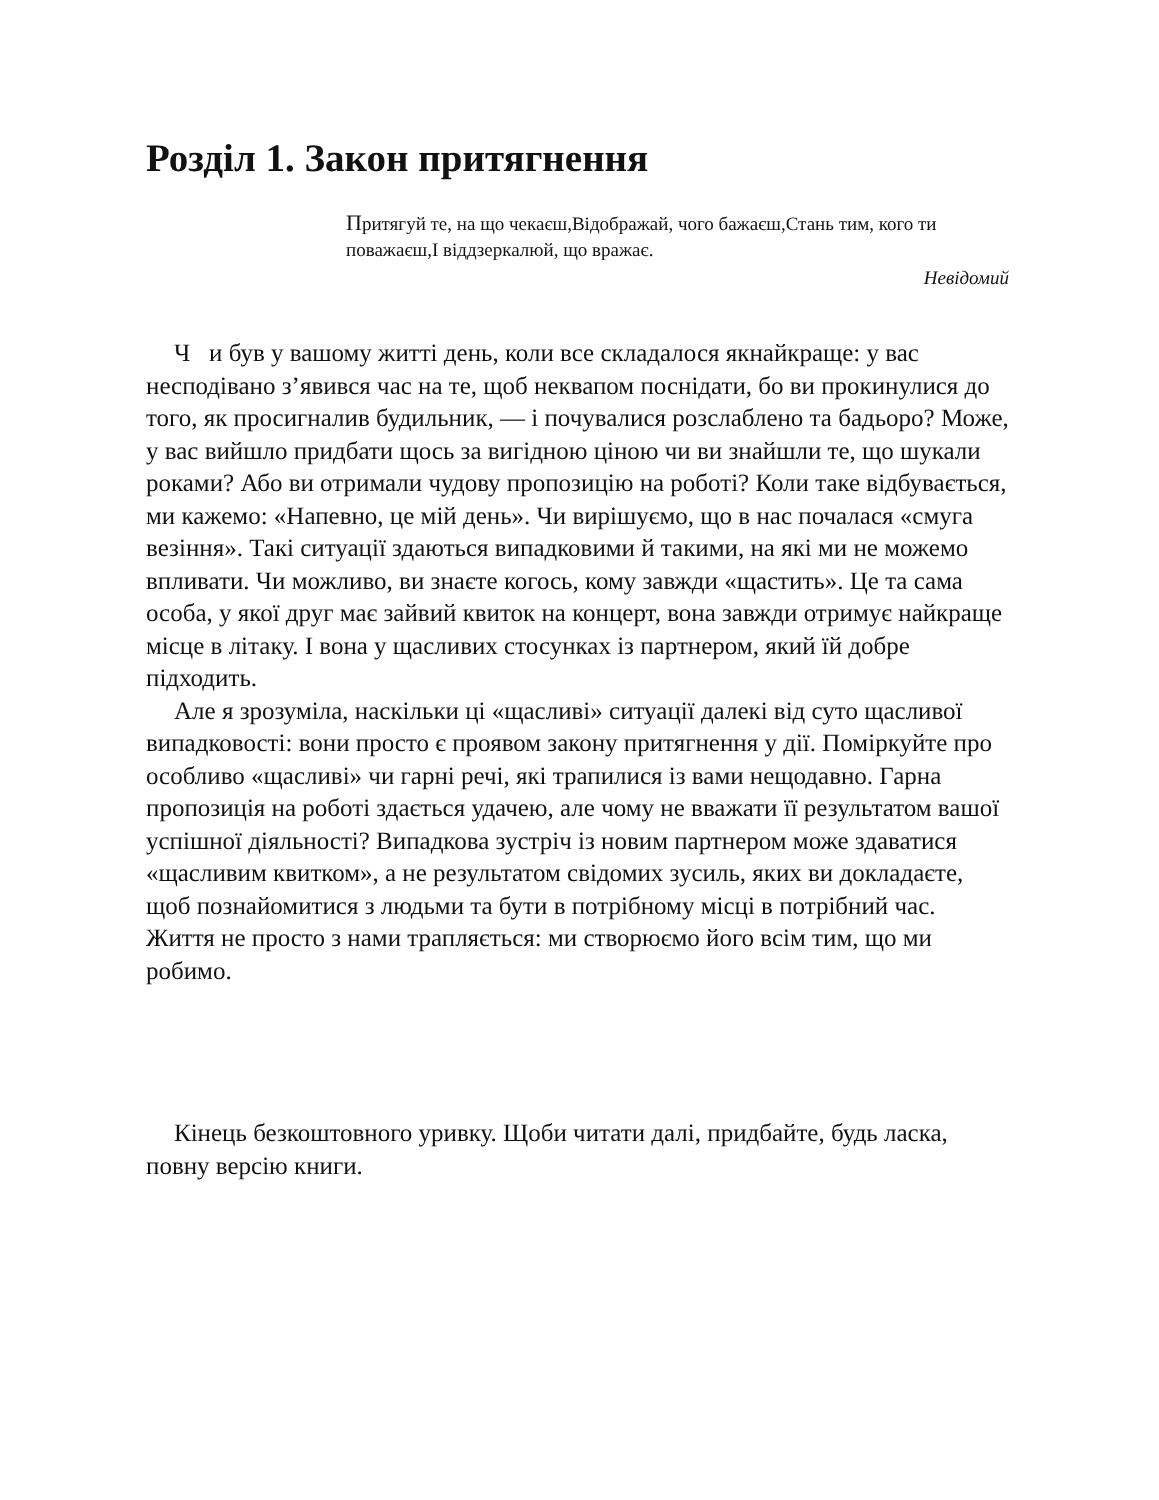Розділ 1. Закон притягнення
Притягуй те, на що чекаєш,Відображай, чого бажаєш,Стань тим, кого ти поважаєш,І віддзеркалюй, що вражає.
Невідомий
Ч и був у вашому житті день, коли все складалося якнайкраще: у вас несподівано з’явився час на те, щоб неквапом поснідати, бо ви прокинулися до того, як просигналив будильник, — і почувалися розслаблено та бадьоро? Може, у вас вийшло придбати щось за вигідною ціною чи ви знайшли те, що шукали роками? Або ви отримали чудову пропозицію на роботі? Коли таке відбувається, ми кажемо: «Напевно, це мій день». Чи вирішуємо, що в нас почалася «смуга везіння». Такі ситуації здаються випадковими й такими, на які ми не можемо впливати. Чи можливо, ви знаєте когось, кому завжди «щастить». Це та сама особа, у якої друг має зайвий квиток на концерт, вона завжди отримує найкраще місце в літаку. І вона у щасливих стосунках із партнером, який їй добре підходить.
Але я зрозуміла, наскільки ці «щасливі» ситуації далекі від суто щасливої випадковості: вони просто є проявом закону притягнення у дії. Поміркуйте про особливо «щасливі» чи гарні речі, які трапилися із вами нещодавно. Гарна пропозиція на роботі здається удачею, але чому не вважати її результатом вашої успішної діяльності? Випадкова зустріч із новим партнером може здаватися «щасливим квитком», а не результатом свідомих зусиль, яких ви докладаєте, щоб познайомитися з людьми та бути в потрібному місці в потрібний час. Життя не просто з нами трапляється: ми створюємо його всім тим, що ми робимо.
Кінець безкоштовного уривку. Щоби читати далі, придбайте, будь ласка, повну версію книги.